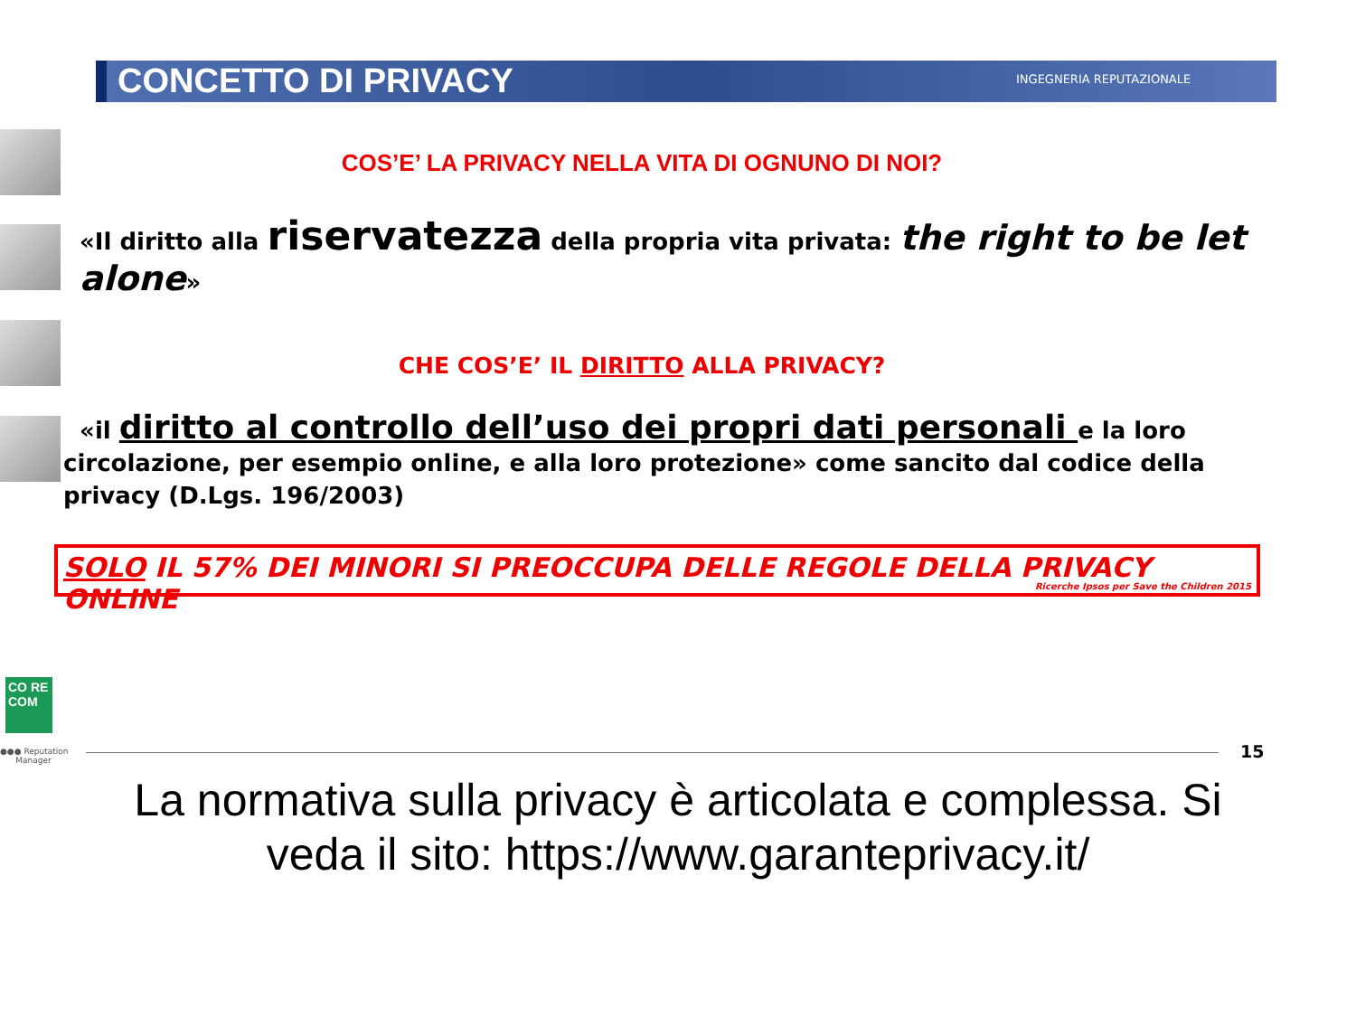CONCETTO DI PRIVACY INGEGNERIA REPUTAZIONALE
COS’E’ LA PRIVACY NELLA VITA DI OGNUNO DI NOI?
«Il diritto alla riservatezza della propria vita privata: the right to be let alone»
CHE COS’E’ IL DIRITTO ALLA PRIVACY?
«il diritto al controllo dell’uso dei propri dati personali e la loro circolazione, per esempio online, e alla loro protezione» come sancito dal codice della privacy (D.Lgs. 196/2003)
SOLO IL 57% DEI MINORI SI PREOCCUPA DELLE REGOLE DELLA PRIVACY ONLINE
Ricerche Ipsos per Save the Children 2015
CO RE COM
●●● Reputation
Manager
15
La normativa sulla privacy è articolata e complessa. Si veda il sito: https://www.garanteprivacy.it/